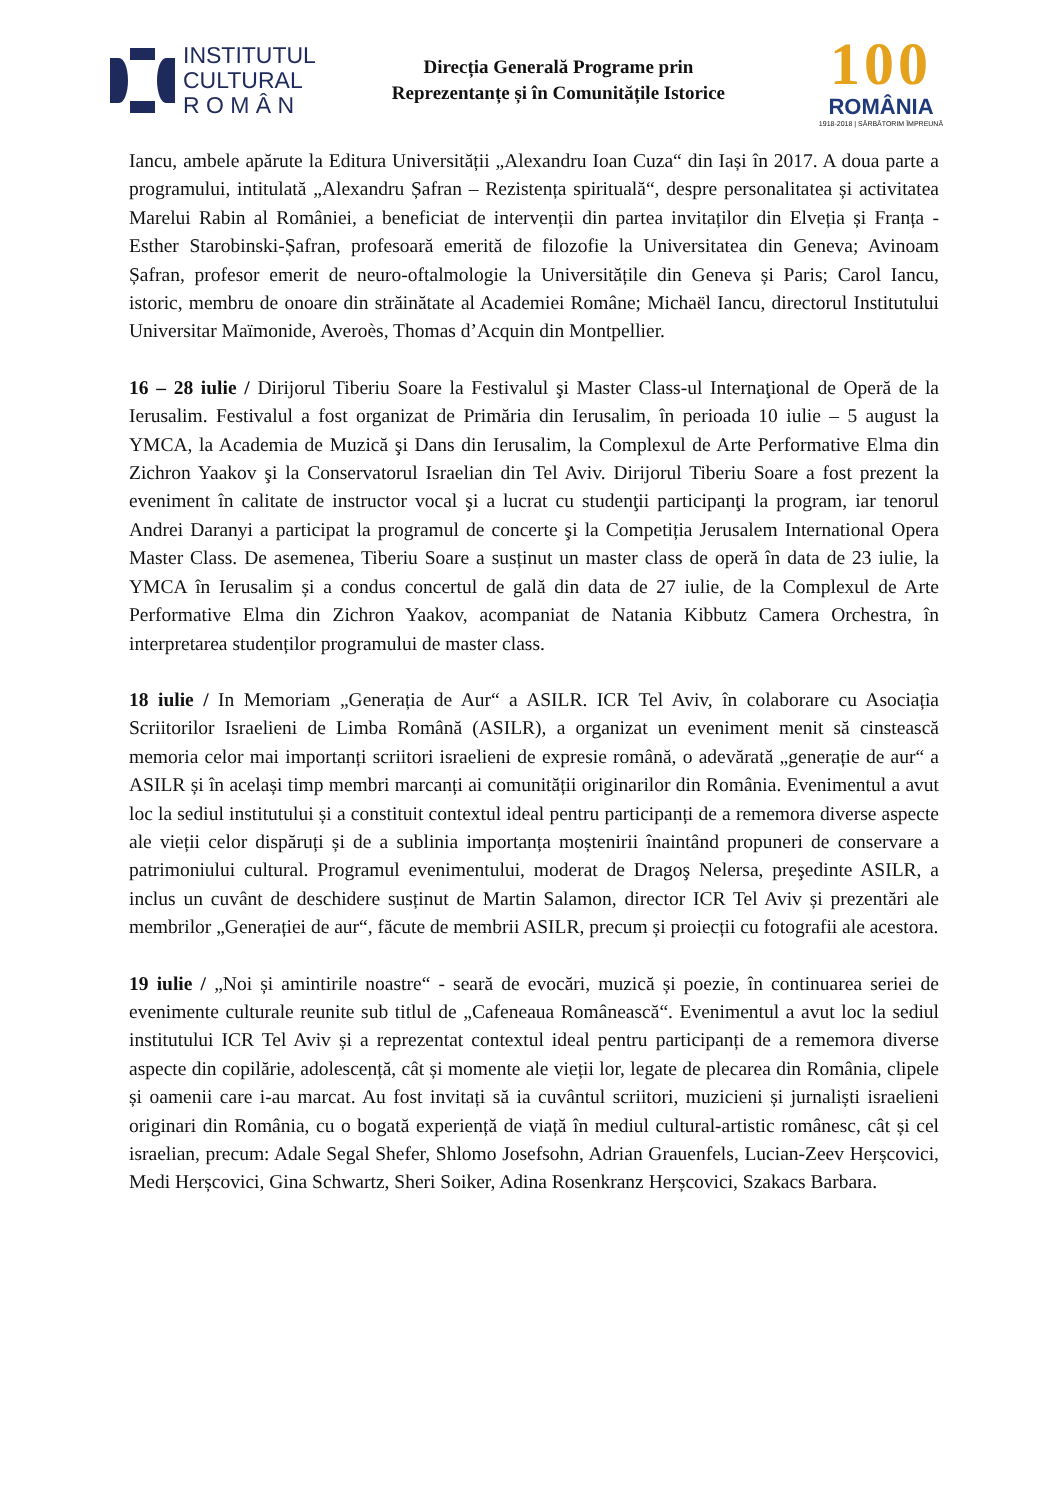INSTITUTUL
CULTURAL
R O M Â N
Direcția Generală Programe prin
Reprezentanțe și în Comunitățile Istorice
100
ROMÂNIA
1918-2018 | SĂRBĂTORIM ÎMPREUNĂ
Iancu, ambele apărute la Editura Universității „Alexandru Ioan Cuza“ din Iași în 2017. A doua parte a programului, intitulată „Alexandru Șafran – Rezistența spirituală“, despre personalitatea și activitatea Marelui Rabin al României, a beneficiat de intervenții din partea invitaților din Elveția și Franța - Esther Starobinski-Șafran, profesoară emerită de filozofie la Universitatea din Geneva; Avinoam Șafran, profesor emerit de neuro-oftalmologie la Universitățile din Geneva și Paris; Carol Iancu, istoric, membru de onoare din străinătate al Academiei Române; Michaël Iancu, directorul Institutului Universitar Maïmonide, Averoès, Thomas d’Acquin din Montpellier.
16 – 28 iulie / Dirijorul Tiberiu Soare la Festivalul şi Master Class-ul Internaţional de Operă de la Ierusalim. Festivalul a fost organizat de Primăria din Ierusalim, în perioada 10 iulie – 5 august la YMCA, la Academia de Muzică şi Dans din Ierusalim, la Complexul de Arte Performative Elma din Zichron Yaakov şi la Conservatorul Israelian din Tel Aviv. Dirijorul Tiberiu Soare a fost prezent la eveniment în calitate de instructor vocal şi a lucrat cu studenţii participanţi la program, iar tenorul Andrei Daranyi a participat la programul de concerte şi la Competiția Jerusalem International Opera Master Class. De asemenea, Tiberiu Soare a susținut un master class de operă în data de 23 iulie, la YMCA în Ierusalim și a condus concertul de gală din data de 27 iulie, de la Complexul de Arte Performative Elma din Zichron Yaakov, acompaniat de Natania Kibbutz Camera Orchestra, în interpretarea studenților programului de master class.
18 iulie / In Memoriam „Generația de Aur“ a ASILR. ICR Tel Aviv, în colaborare cu Asociația Scriitorilor Israelieni de Limba Română (ASILR), a organizat un eveniment menit să cinstească memoria celor mai importanți scriitori israelieni de expresie română, o adevărată „generație de aur“ a ASILR și în același timp membri marcanți ai comunității originarilor din România. Evenimentul a avut loc la sediul institutului și a constituit contextul ideal pentru participanți de a rememora diverse aspecte ale vieții celor dispăruți și de a sublinia importanța moștenirii înaintând propuneri de conservare a patrimoniului cultural. Programul evenimentului, moderat de Dragoş Nelersa, preşedinte ASILR, a inclus un cuvânt de deschidere susținut de Martin Salamon, director ICR Tel Aviv și prezentări ale membrilor „Generației de aur“, făcute de membrii ASILR, precum și proiecții cu fotografii ale acestora.
19 iulie / „Noi și amintirile noastre“ - seară de evocări, muzică și poezie, în continuarea seriei de evenimente culturale reunite sub titlul de „Cafeneaua Românească“. Evenimentul a avut loc la sediul institutului ICR Tel Aviv și a reprezentat contextul ideal pentru participanți de a rememora diverse aspecte din copilărie, adolescență, cât și momente ale vieții lor, legate de plecarea din România, clipele și oamenii care i-au marcat. Au fost invitați să ia cuvântul scriitori, muzicieni și jurnaliști israelieni originari din România, cu o bogată experiență de viață în mediul cultural-artistic românesc, cât și cel israelian, precum: Adale Segal Shefer, Shlomo Josefsohn, Adrian Grauenfels, Lucian-Zeev Herșcovici, Medi Herșcovici, Gina Schwartz, Sheri Soiker, Adina Rosenkranz Herșcovici, Szakacs Barbara.